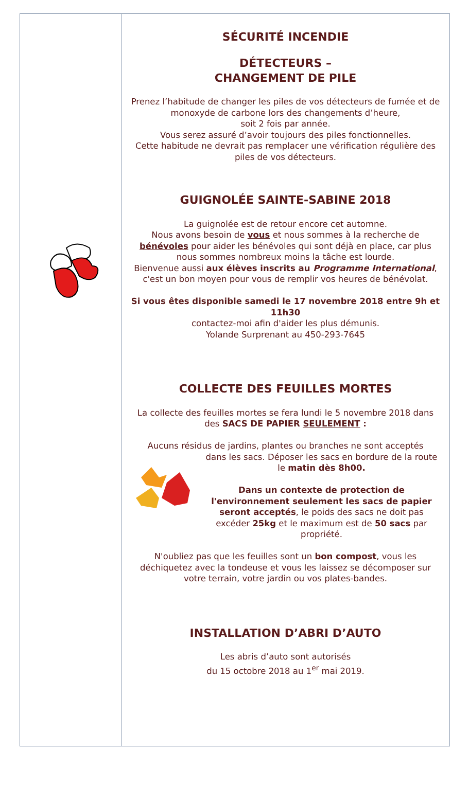SÉCURITÉ INCENDIE
DÉTECTEURS –
CHANGEMENT DE PILE
Prenez l’habitude de changer les piles de vos détecteurs de fumée et de monoxyde de carbone lors des changements d’heure,
soit 2 fois par année.
Vous serez assuré d’avoir toujours des piles fonctionnelles.
Cette habitude ne devrait pas remplacer une vérification régulière des piles de vos détecteurs.
GUIGNOLÉE SAINTE-SABINE 2018
La guignolée est de retour encore cet automne.
Nous avons besoin de vous et nous sommes à la recherche de bénévoles pour aider les bénévoles qui sont déjà en place, car plus nous sommes nombreux moins la tâche est lourde.
Bienvenue aussi aux élèves inscrits au Programme International, c'est un bon moyen pour vous de remplir vos heures de bénévolat.
Si vous êtes disponible samedi le 17 novembre 2018 entre 9h et 11h30
contactez-moi afin d'aider les plus démunis.
Yolande Surprenant au 450-293-7645
COLLECTE DES FEUILLES MORTES
La collecte des feuilles mortes se fera lundi le 5 novembre 2018 dans des SACS DE PAPIER SEULEMENT :
Aucuns résidus de jardins, plantes ou branches ne sont acceptés
dans les sacs. Déposer les sacs en bordure de la route le matin dès 8h00.
Dans un contexte de protection de l'environnement seulement les sacs de papier seront acceptés, le poids des sacs ne doit pas excéder 25kg et le maximum est de 50 sacs par propriété.
N'oubliez pas que les feuilles sont un bon compost, vous les déchiquetez avec la tondeuse et vous les laissez se décomposer sur votre terrain, votre jardin ou vos plates-bandes.
INSTALLATION D’ABRI D’AUTO
Les abris d’auto sont autorisés
du 15 octobre 2018 au 1<sup>er</sup> mai 2019.